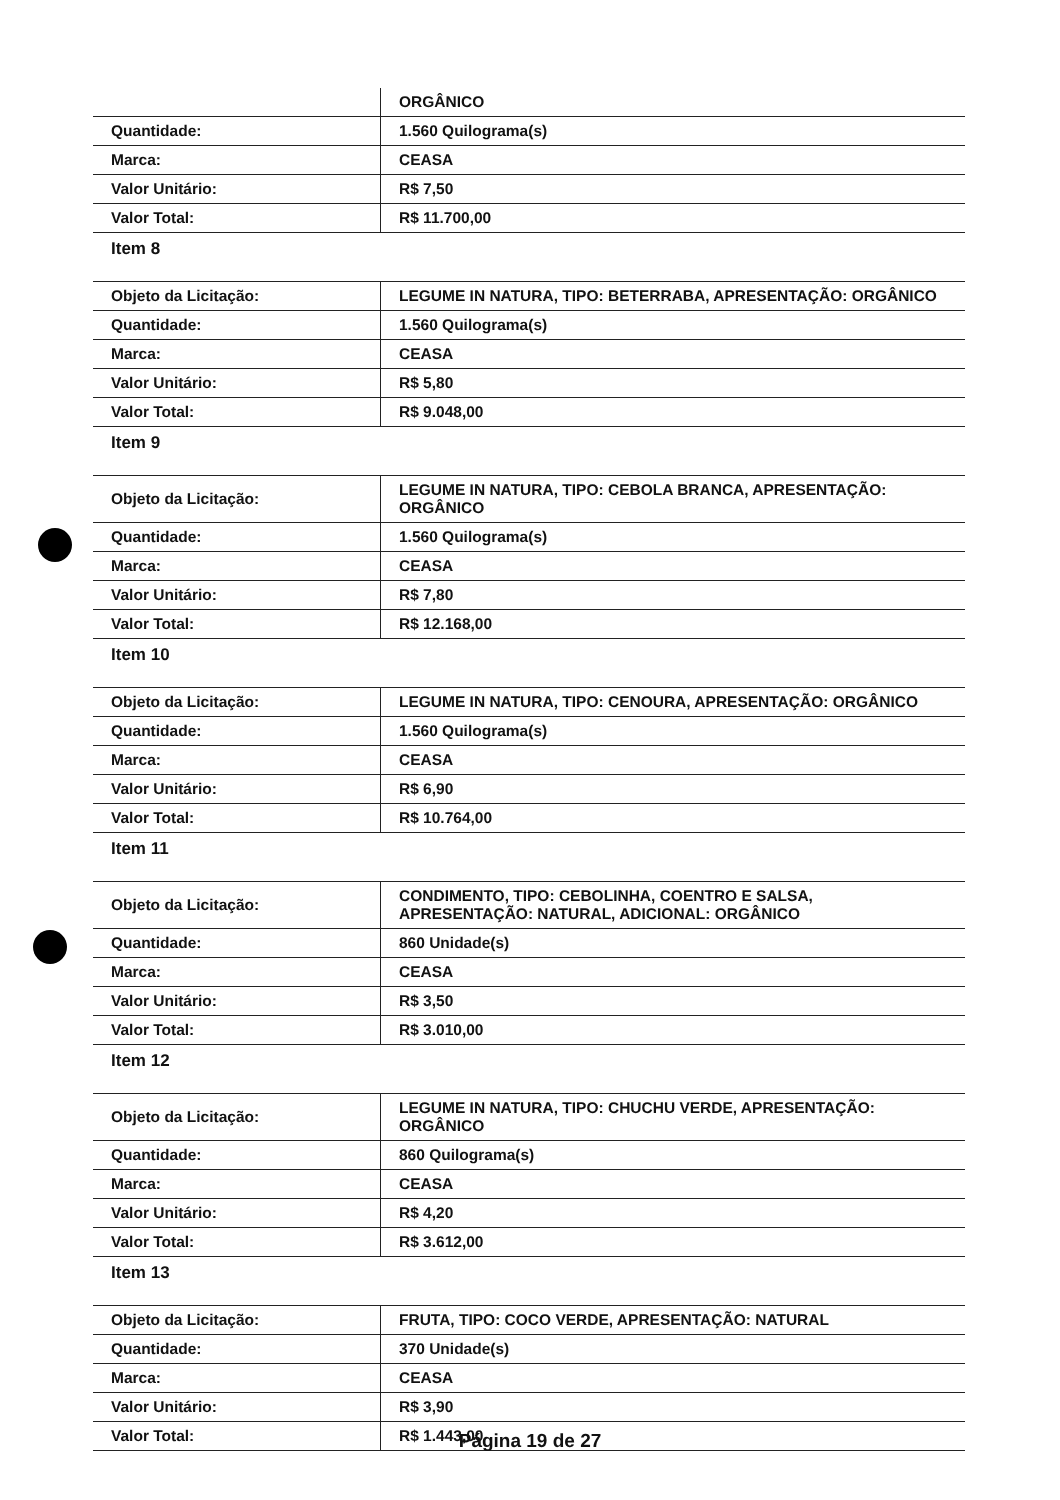| | ORGÂNICO |
| Quantidade: | 1.560 Quilograma(s) |
| Marca: | CEASA |
| Valor Unitário: | R$ 7,50 |
| Valor Total: | R$ 11.700,00 |
Item 8
| Objeto da Licitação: | LEGUME IN NATURA, TIPO: BETERRABA, APRESENTAÇÃO: ORGÂNICO |
| Quantidade: | 1.560 Quilograma(s) |
| Marca: | CEASA |
| Valor Unitário: | R$ 5,80 |
| Valor Total: | R$ 9.048,00 |
Item 9
| Objeto da Licitação: | LEGUME IN NATURA, TIPO: CEBOLA BRANCA, APRESENTAÇÃO: ORGÂNICO |
| Quantidade: | 1.560 Quilograma(s) |
| Marca: | CEASA |
| Valor Unitário: | R$ 7,80 |
| Valor Total: | R$ 12.168,00 |
Item 10
| Objeto da Licitação: | LEGUME IN NATURA, TIPO: CENOURA, APRESENTAÇÃO: ORGÂNICO |
| Quantidade: | 1.560 Quilograma(s) |
| Marca: | CEASA |
| Valor Unitário: | R$ 6,90 |
| Valor Total: | R$ 10.764,00 |
Item 11
| Objeto da Licitação: | CONDIMENTO, TIPO: CEBOLINHA, COENTRO E SALSA, APRESENTAÇÃO: NATURAL, ADICIONAL: ORGÂNICO |
| Quantidade: | 860 Unidade(s) |
| Marca: | CEASA |
| Valor Unitário: | R$ 3,50 |
| Valor Total: | R$ 3.010,00 |
Item 12
| Objeto da Licitação: | LEGUME IN NATURA, TIPO: CHUCHU VERDE, APRESENTAÇÃO: ORGÂNICO |
| Quantidade: | 860 Quilograma(s) |
| Marca: | CEASA |
| Valor Unitário: | R$ 4,20 |
| Valor Total: | R$ 3.612,00 |
Item 13
| Objeto da Licitação: | FRUTA, TIPO: COCO VERDE, APRESENTAÇÃO: NATURAL |
| Quantidade: | 370 Unidade(s) |
| Marca: | CEASA |
| Valor Unitário: | R$ 3,90 |
| Valor Total: | R$ 1.443,00 |
Página 19 de 27